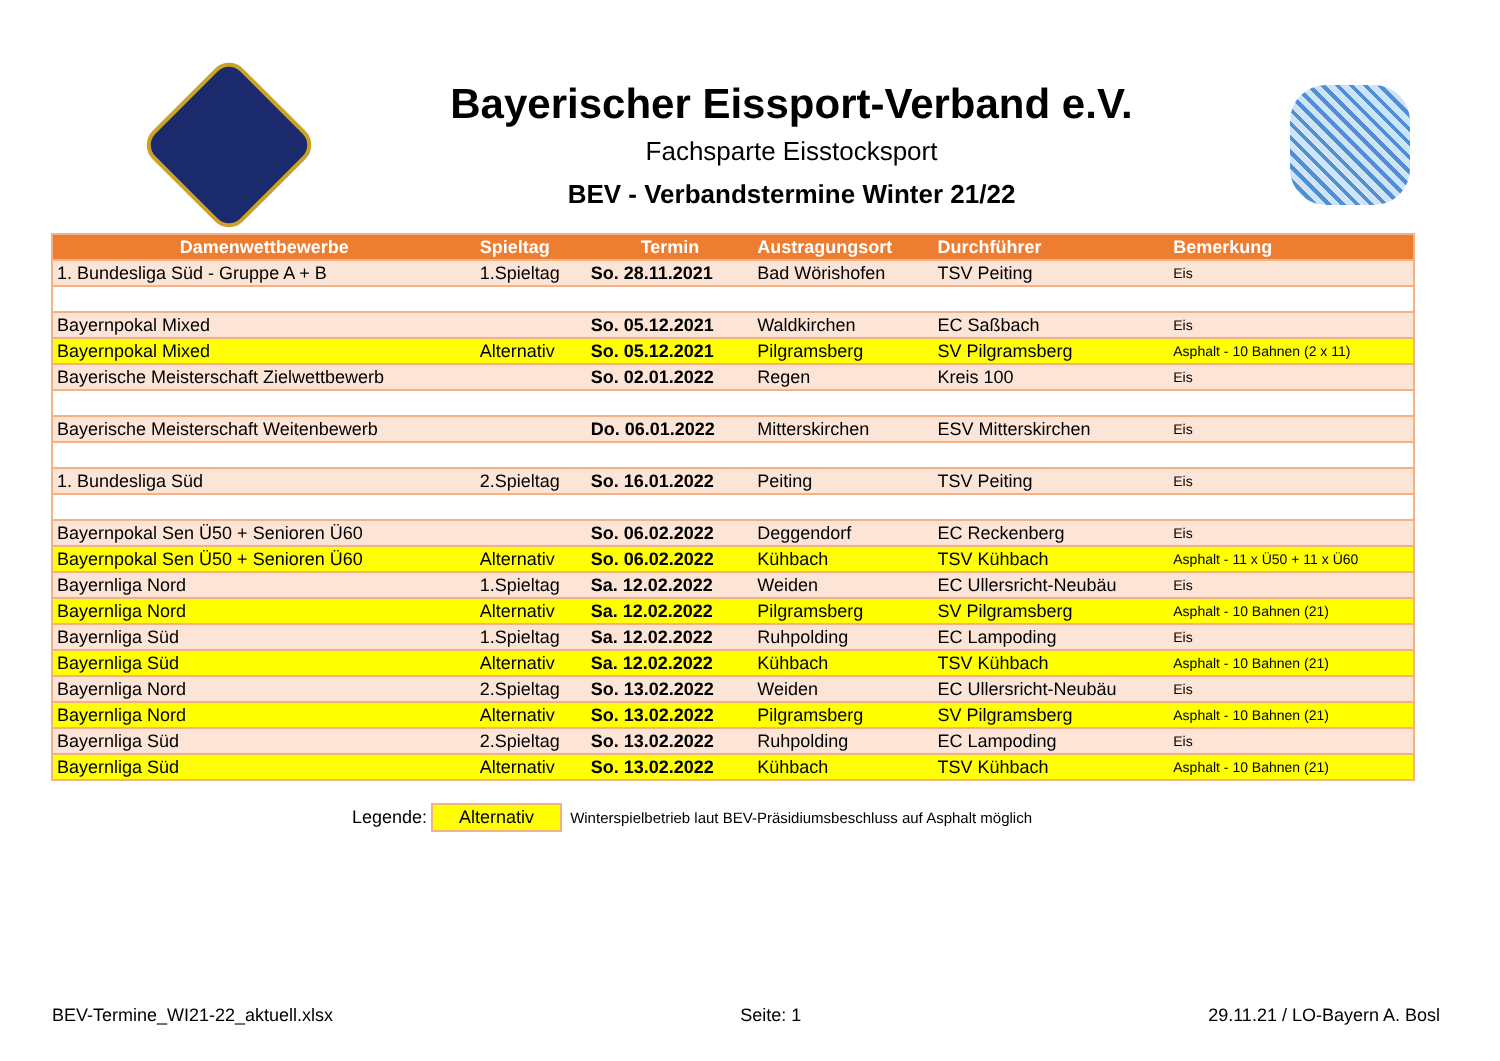Bayerischer Eissport-Verband e.V.
Fachsparte Eisstocksport
BEV - Verbandstermine Winter 21/22
| Damenwettbewerbe | Spieltag | Termin | Austragungsort | Durchführer | Bemerkung |
| --- | --- | --- | --- | --- | --- |
| 1. Bundesliga Süd - Gruppe A + B | 1.Spieltag | So. 28.11.2021 | Bad Wörishofen | TSV Peiting | Eis |
| Bayernpokal Mixed | | So. 05.12.2021 | Waldkirchen | EC Saßbach | Eis |
| Bayernpokal Mixed | Alternativ | So. 05.12.2021 | Pilgramsberg | SV Pilgramsberg | Asphalt - 10 Bahnen (2 x 11) |
| Bayerische Meisterschaft Zielwettbewerb | | So. 02.01.2022 | Regen | Kreis 100 | Eis |
| Bayerische Meisterschaft Weitenbewerb | | Do. 06.01.2022 | Mitterskirchen | ESV Mitterskirchen | Eis |
| 1. Bundesliga Süd | 2.Spieltag | So. 16.01.2022 | Peiting | TSV Peiting | Eis |
| Bayernpokal Sen Ü50 + Senioren Ü60 | | So. 06.02.2022 | Deggendorf | EC Reckenberg | Eis |
| Bayernpokal Sen Ü50 + Senioren Ü60 | Alternativ | So. 06.02.2022 | Kühbach | TSV Kühbach | Asphalt - 11 x Ü50 + 11 x Ü60 |
| Bayernliga Nord | 1.Spieltag | Sa. 12.02.2022 | Weiden | EC Ullersricht-Neubäu | Eis |
| Bayernliga Nord | Alternativ | Sa. 12.02.2022 | Pilgramsberg | SV Pilgramsberg | Asphalt - 10 Bahnen (21) |
| Bayernliga Süd | 1.Spieltag | Sa. 12.02.2022 | Ruhpolding | EC Lampoding | Eis |
| Bayernliga Süd | Alternativ | Sa. 12.02.2022 | Kühbach | TSV Kühbach | Asphalt - 10 Bahnen (21) |
| Bayernliga Nord | 2.Spieltag | So. 13.02.2022 | Weiden | EC Ullersricht-Neubäu | Eis |
| Bayernliga Nord | Alternativ | So. 13.02.2022 | Pilgramsberg | SV Pilgramsberg | Asphalt - 10 Bahnen (21) |
| Bayernliga Süd | 2.Spieltag | So. 13.02.2022 | Ruhpolding | EC Lampoding | Eis |
| Bayernliga Süd | Alternativ | So. 13.02.2022 | Kühbach | TSV Kühbach | Asphalt - 10 Bahnen (21) |
Legende: Alternativ Winterspielbetrieb laut BEV-Präsidiumsbeschluss auf Asphalt möglich
BEV-Termine_WI21-22_aktuell.xlsx Seite: 1 29.11.21 / LO-Bayern A. Bosl